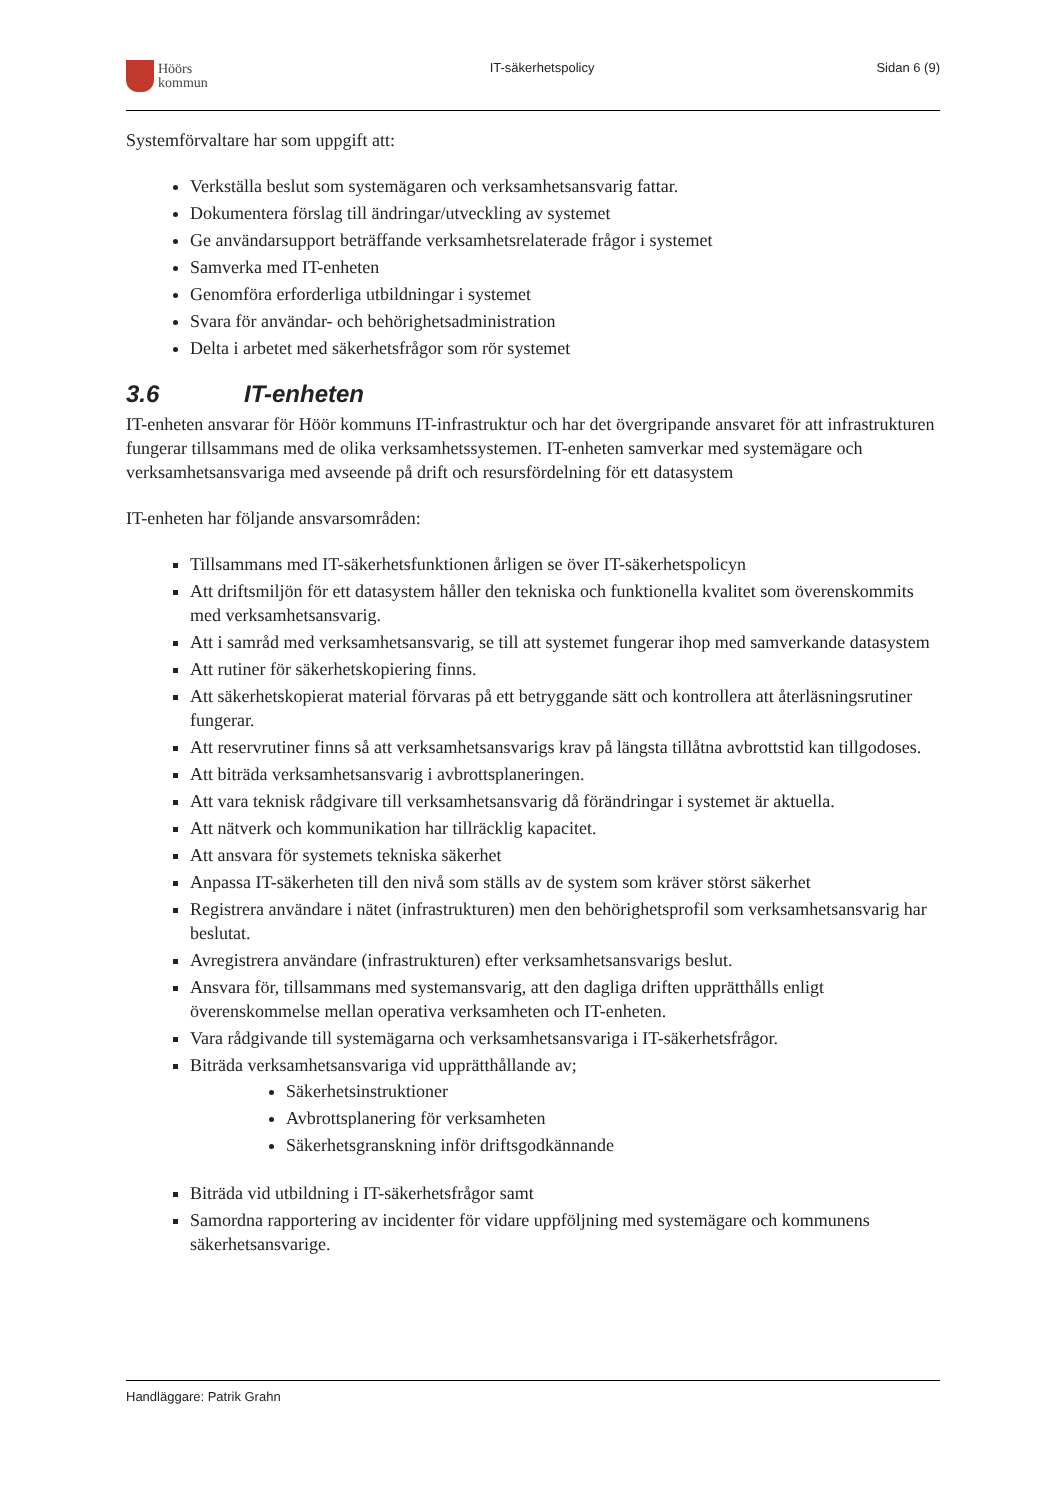Höörs
kommun
IT-säkerhetspolicy Sidan 6 (9)
Systemförvaltare har som uppgift att:
Verkställa beslut som systemägaren och verksamhetsansvarig fattar.
Dokumentera förslag till ändringar/utveckling av systemet
Ge användarsupport beträffande verksamhetsrelaterade frågor i systemet
Samverka med IT-enheten
Genomföra erforderliga utbildningar i systemet
Svara för användar- och behörighetsadministration
Delta i arbetet med säkerhetsfrågor som rör systemet
3.6 IT-enheten
IT-enheten ansvarar för Höör kommuns IT-infrastruktur och har det övergripande ansvaret för att infrastrukturen fungerar tillsammans med de olika verksamhetssystemen. IT-enheten samverkar med systemägare och verksamhetsansvariga med avseende på drift och resursfördelning för ett datasystem
IT-enheten har följande ansvarsområden:
Tillsammans med IT-säkerhetsfunktionen årligen se över IT-säkerhetspolicyn
Att driftsmiljön för ett datasystem håller den tekniska och funktionella kvalitet som överenskommits med verksamhetsansvarig.
Att i samråd med verksamhetsansvarig, se till att systemet fungerar ihop med samverkande datasystem
Att rutiner för säkerhetskopiering finns.
Att säkerhetskopierat material förvaras på ett betryggande sätt och kontrollera att återläsningsrutiner fungerar.
Att reservrutiner finns så att verksamhetsansvarigs krav på längsta tillåtna avbrottstid kan tillgodoses.
Att biträda verksamhetsansvarig i avbrottsplaneringen.
Att vara teknisk rådgivare till verksamhetsansvarig då förändringar i systemet är aktuella.
Att nätverk och kommunikation har tillräcklig kapacitet.
Att ansvara för systemets tekniska säkerhet
Anpassa IT-säkerheten till den nivå som ställs av de system som kräver störst säkerhet
Registrera användare i nätet (infrastrukturen) men den behörighetsprofil som verksamhetsansvarig har beslutat.
Avregistrera användare (infrastrukturen) efter verksamhetsansvarigs beslut.
Ansvara för, tillsammans med systemansvarig, att den dagliga driften upprätthålls enligt överenskommelse mellan operativa verksamheten och IT-enheten.
Vara rådgivande till systemägarna och verksamhetsansvariga i IT-säkerhetsfrågor.
Biträda verksamhetsansvariga vid upprätthållande av;
Säkerhetsinstruktioner
Avbrottsplanering för verksamheten
Säkerhetsgranskning inför driftsgodkännande
Biträda vid utbildning i IT-säkerhetsfrågor samt
Samordna rapportering av incidenter för vidare uppföljning med systemägare och kommunens säkerhetsansvarige.
Handläggare: Patrik Grahn